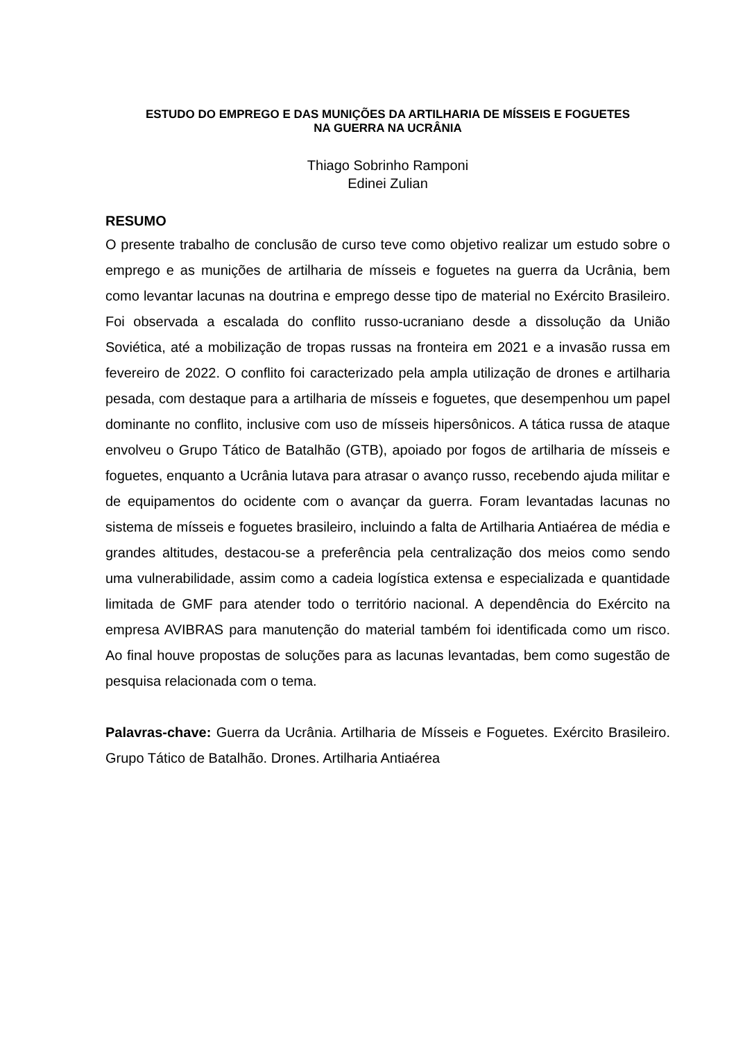ESTUDO DO EMPREGO E DAS MUNIÇÕES DA ARTILHARIA DE MÍSSEIS E FOGUETES
NA GUERRA NA UCRÂNIA
Thiago Sobrinho Ramponi
Edinei Zulian
RESUMO
O presente trabalho de conclusão de curso teve como objetivo realizar um estudo sobre o emprego e as munições de artilharia de mísseis e foguetes na guerra da Ucrânia, bem como levantar lacunas na doutrina e emprego desse tipo de material no Exército Brasileiro. Foi observada a escalada do conflito russo-ucraniano desde a dissolução da União Soviética, até a mobilização de tropas russas na fronteira em 2021 e a invasão russa em fevereiro de 2022. O conflito foi caracterizado pela ampla utilização de drones e artilharia pesada, com destaque para a artilharia de mísseis e foguetes, que desempenhou um papel dominante no conflito, inclusive com uso de mísseis hipersônicos. A tática russa de ataque envolveu o Grupo Tático de Batalhão (GTB), apoiado por fogos de artilharia de mísseis e foguetes, enquanto a Ucrânia lutava para atrasar o avanço russo, recebendo ajuda militar e de equipamentos do ocidente com o avançar da guerra. Foram levantadas lacunas no sistema de mísseis e foguetes brasileiro, incluindo a falta de Artilharia Antiaérea de média e grandes altitudes, destacou-se a preferência pela centralização dos meios como sendo uma vulnerabilidade, assim como a cadeia logística extensa e especializada e quantidade limitada de GMF para atender todo o território nacional. A dependência do Exército na empresa AVIBRAS para manutenção do material também foi identificada como um risco. Ao final houve propostas de soluções para as lacunas levantadas, bem como sugestão de pesquisa relacionada com o tema.
Palavras-chave: Guerra da Ucrânia. Artilharia de Mísseis e Foguetes. Exército Brasileiro. Grupo Tático de Batalhão. Drones. Artilharia Antiaérea